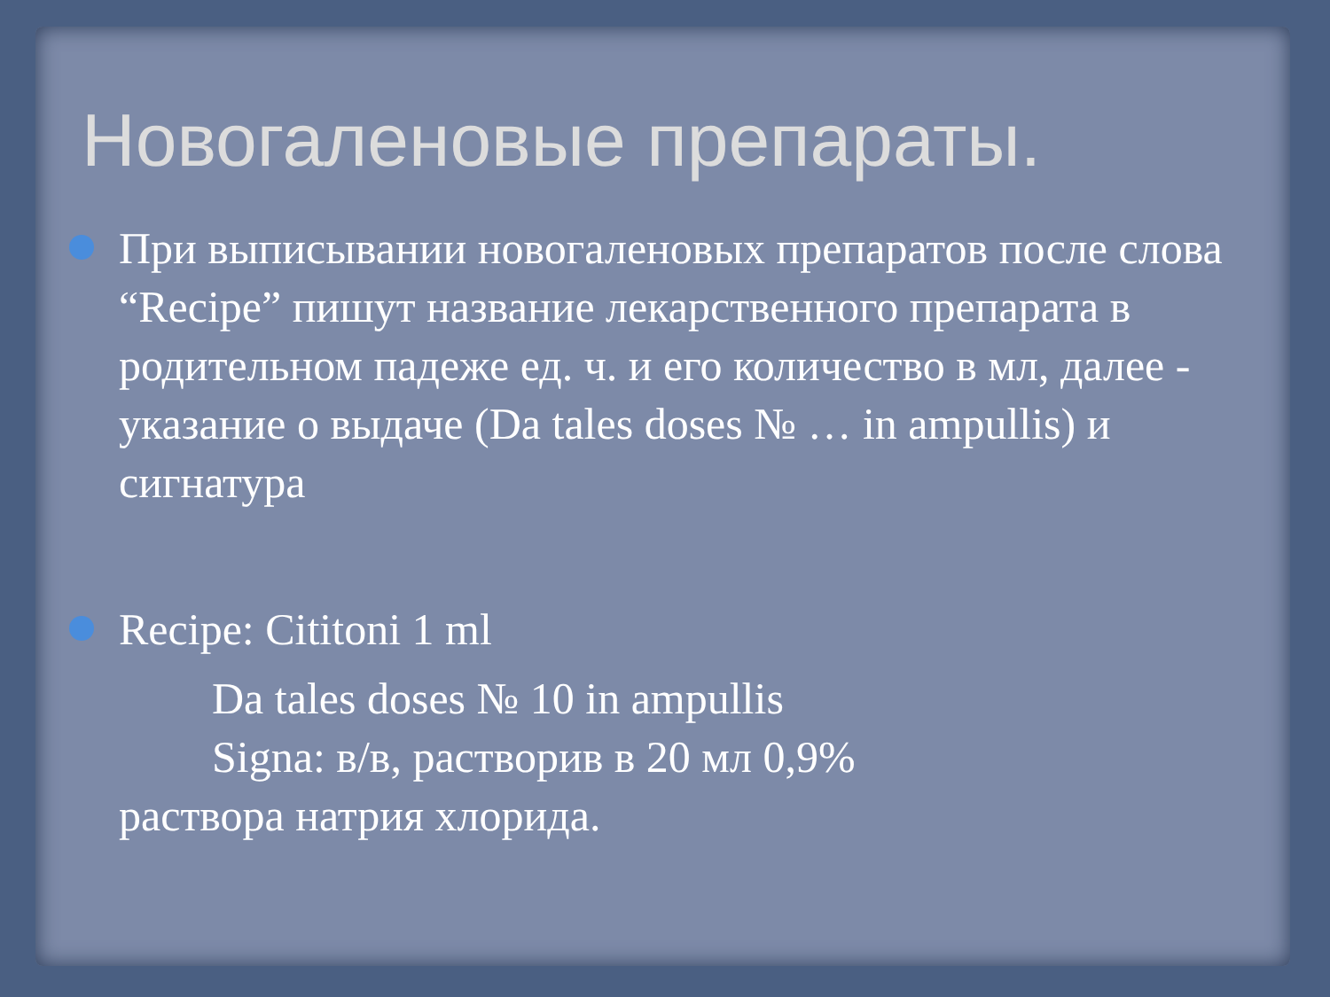Новогаленовые препараты.
При выписывании новогаленовых препаратов после слова “Recipe” пишут название лекарственного препарата в родительном падеже ед. ч. и его количество в мл, далее - указание о выдаче (Da tales doses № … in ampullis) и сигнатура
Recipe: Cititoni 1 ml
Da tales doses № 10 in ampullis
Signa: в/в, растворив в 20 мл 0,9%
раствора натрия хлорида.